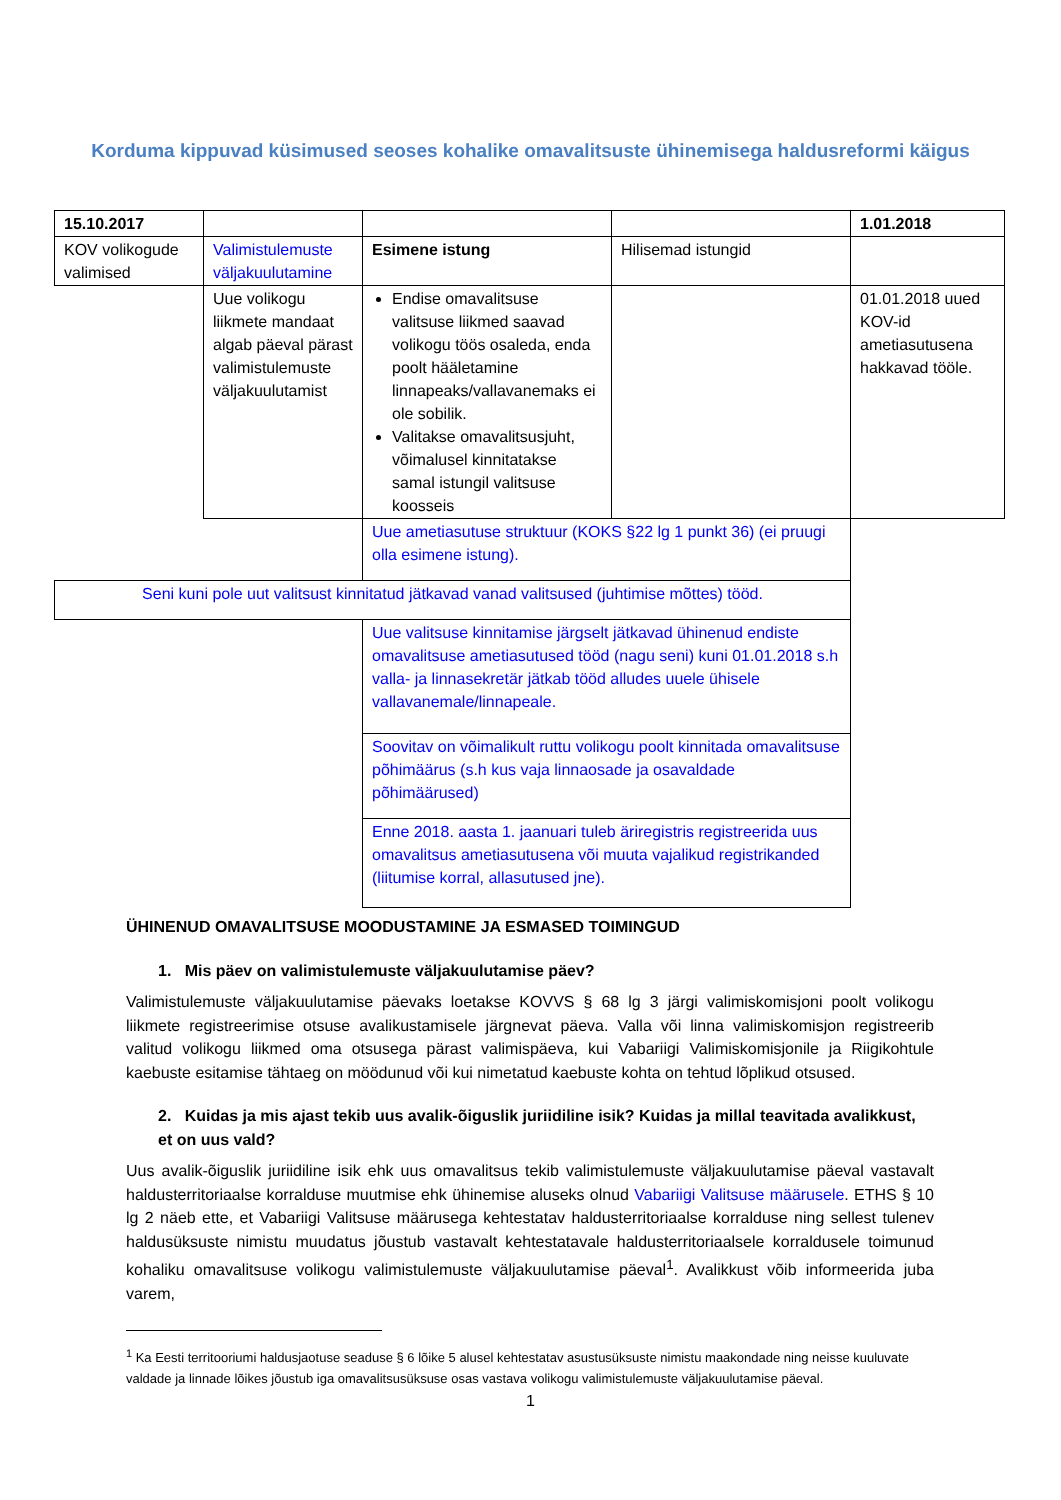Korduma kippuvad küsimused seoses kohalike omavalitsuste ühinemisega haldusreformi käigus
| 15.10.2017 | | | | 1.01.2018 |
| KOV volikogude valimised | Valimistulemuste väljakuulutamine | Esimene istung | Hilisemad istungid | |
| | Uue volikogu liikmete mandaat algab päeval pärast valimistulemuste väljakuulutamist | Endise omavalitsuse valitsuse liikmed saavad volikogu töös osaleda, enda poolt hääletamine linnapeaks/vallavanemaks ei ole sobilik. Valitakse omavalitsusjuht, võimalusel kinnitatakse samal istungil valitsuse koosseis | | 01.01.2018 uued KOV-id ametiasutusena hakkavad tööle. |
| | | Uue ametiasutuse struktuur (KOKS §22 lg 1 punkt 36) (ei pruugi olla esimene istung). | | |
| Seni kuni pole uut valitsust kinnitatud jätkavad vanad valitsused (juhtimise mõttes) tööd. | | | | |
| | | Uue valitsuse kinnitamise järgselt jätkavad ühinenud endiste omavalitsuse ametiasutused tööd (nagu seni) kuni 01.01.2018 s.h valla- ja linnasekretär jätkab tööd alludes uuele ühisele vallavanemale/linnapeale. | | |
| | | Soovitav on võimalikult ruttu volikogu poolt kinnitada omavalitsuse põhimäärus (s.h kus vaja linnaosade ja osavaldade põhimäärused) | | |
| | | Enne 2018. aasta 1. jaanuari tuleb äriregistris registreerida uus omavalitsus ametiasutusena või muuta vajalikud registrikanded (liitumise korral, allasutused jne). | | |
ÜHINENUD OMAVALITSUSE MOODUSTAMINE JA ESMASED TOIMINGUD
1. Mis päev on valimistulemuste väljakuulutamise päev?
Valimistulemuste väljakuulutamise päevaks loetakse KOVVS § 68 lg 3 järgi valimiskomisjoni poolt volikogu liikmete registreerimise otsuse avalikustamisele järgnevat päeva. Valla või linna valimiskomisjon registreerib valitud volikogu liikmed oma otsusega pärast valimispäeva, kui Vabariigi Valimiskomisjonile ja Riigikohtule kaebuste esitamise tähtaeg on möödunud või kui nimetatud kaebuste kohta on tehtud lõplikud otsused.
2. Kuidas ja mis ajast tekib uus avalik-õiguslik juriidiline isik? Kuidas ja millal teavitada avalikkust, et on uus vald?
Uus avalik-õiguslik juriidiline isik ehk uus omavalitsus tekib valimistulemuste väljakuulutamise päeval vastavalt haldusterritoriaalse korralduse muutmise ehk ühinemise aluseks olnud Vabariigi Valitsuse määrusele. ETHS § 10 lg 2 näeb ette, et Vabariigi Valitsuse määrusega kehtestatav haldusterritoriaalse korralduse ning sellest tulenev haldusüksuste nimistu muudatus jõustub vastavalt kehtestatavale haldusterritoriaalsele korraldusele toimunud kohaliku omavalitsuse volikogu valimistulemuste väljakuulutamise päeval<sup>1</sup>. Avalikkust võib informeerida juba varem,
<sup>1</sup> Ka Eesti territooriumi haldusjaotuse seaduse § 6 lõike 5 alusel kehtestatav asustusüksuste nimistu maakondade ning neisse kuuluvate valdade ja linnade lõikes jõustub iga omavalitsusüksuse osas vastava volikogu valimistulemuste väljakuulutamise päeval.
1